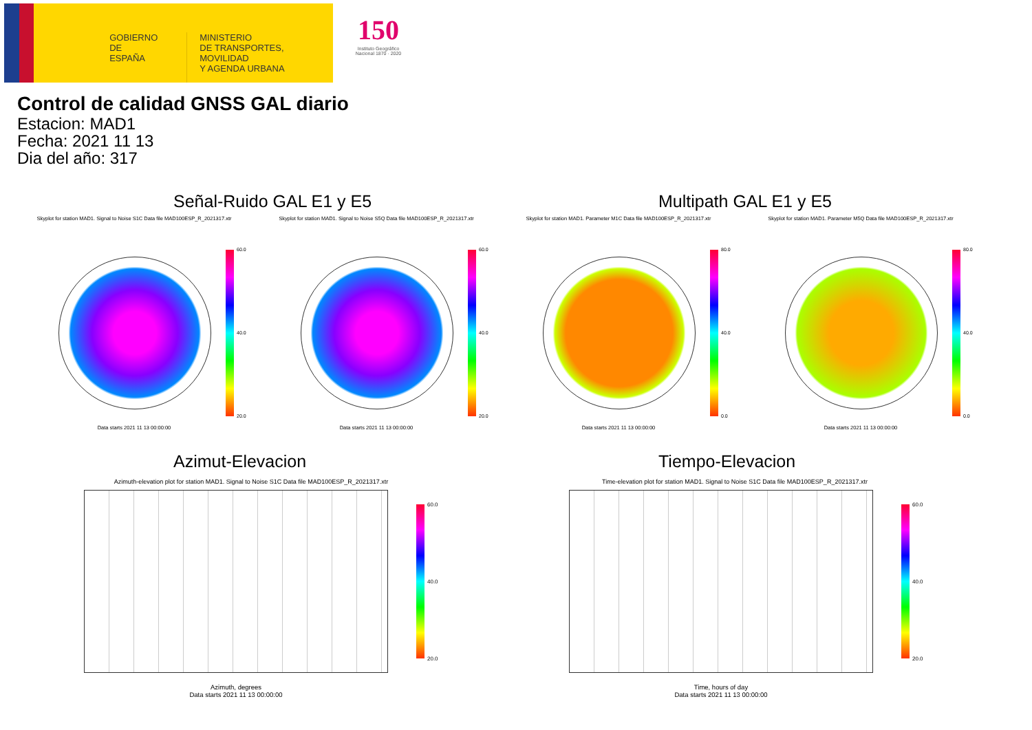GOBIERNO
DE ESPAÑA
MINISTERIO
DE TRANSPORTES, MOVILIDAD
Y AGENDA URBANA
150
Instituto Geográfico Nacional 1870 · 2020
Control de calidad GNSS GAL diario
Estacion: MAD1
Fecha: 2021 11 13
Dia del año: 317
Señal-Ruido GAL E1 y E5 Multipath GAL E1 y E5
Skyplot for station MAD1. Signal to Noise S1C Data file MAD100ESP_R_2021317.xtr
Skyplot for station MAD1. Signal to Noise S5Q Data file MAD100ESP_R_2021317.xtr
Skyplot for station MAD1. Parameter M1C Data file MAD100ESP_R_2021317.xtr Skyplot for station MAD1. Parameter M5Q Data file MAD100ESP_R_2021317.xtr
60.0
40.0
20.0
60.0
40.0
20.0
80.0
40.0
0.0
80.0
40.0
0.0
Data starts 2021 11 13 00:00:00 Data starts 2021 11 13 00:00:00 Data starts 2021 11 13 00:00:00 Data starts 2021 11 13 00:00:00
Azimut-Elevacion Tiempo-Elevacion
Azimuth-elevation plot for station MAD1. Signal to Noise S1C Data file MAD100ESP_R_2021317.xtr
Time-elevation plot for station MAD1. Signal to Noise S1C Data file MAD100ESP_R_2021317.xtr
Azimuth, degrees
Data starts 2021 11 13 00:00:00
Time, hours of day
Data starts 2021 11 13 00:00:00
60.0
40.0
20.0
60.0
40.0
20.0